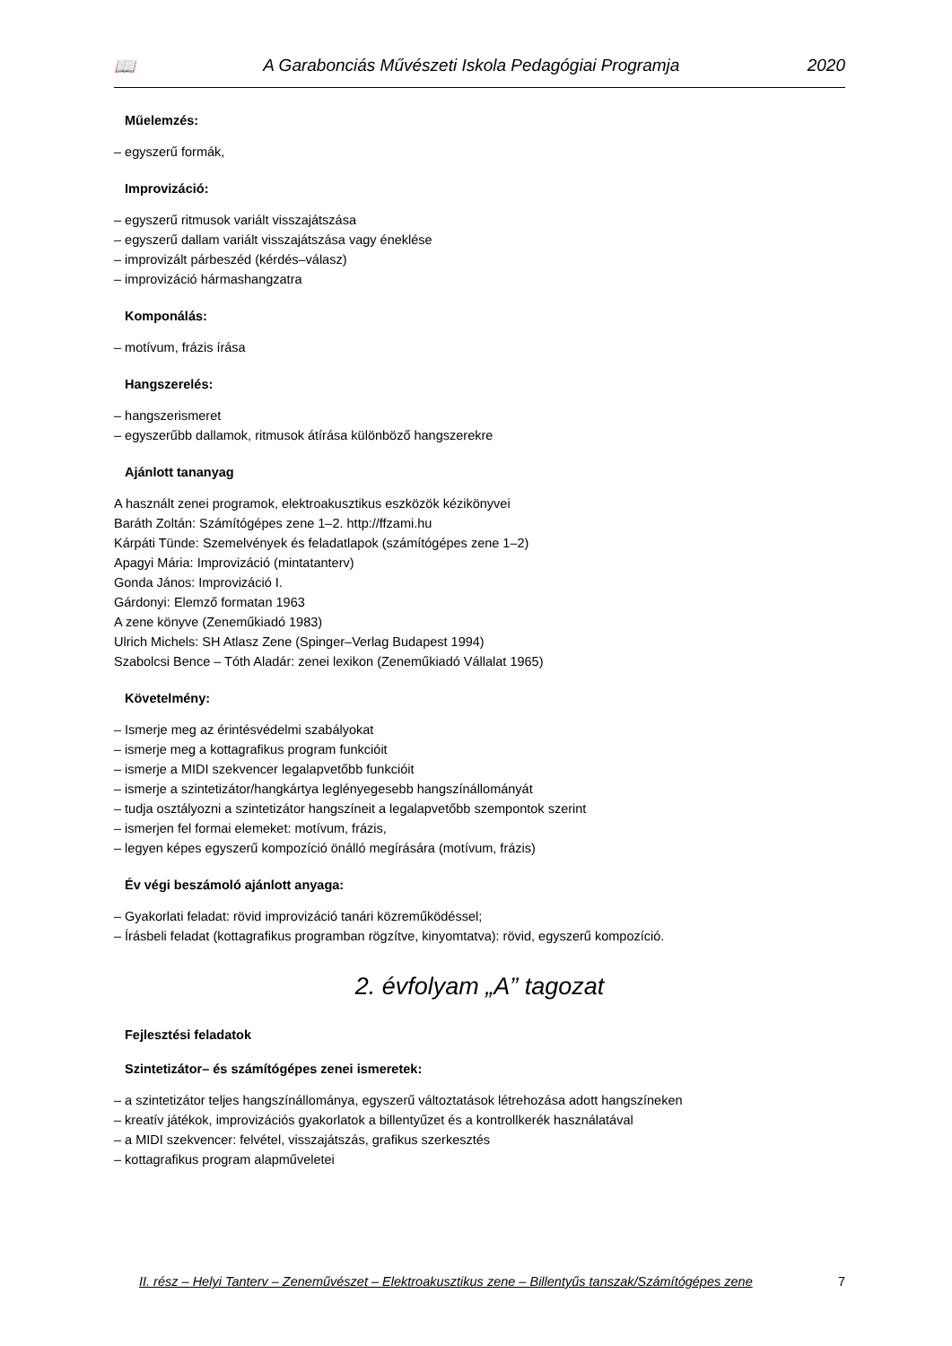📖 A Garabonciás Művészeti Iskola Pedagógiai Programja 2020
Műelemzés:
– egyszerű formák,
Improvizáció:
– egyszerű ritmusok variált visszajátszása
– egyszerű dallam variált visszajátszása vagy éneklése
– improvizált párbeszéd (kérdés–válasz)
– improvizáció hármashangzatra
Komponálás:
– motívum, frázis írása
Hangszerelés:
– hangszerismeret
– egyszerűbb dallamok, ritmusok átírása különböző hangszerekre
Ajánlott tananyag
A használt zenei programok, elektroakusztikus eszközök kézikönyvei
Baráth Zoltán: Számítógépes zene 1–2. http://ffzami.hu
Kárpáti Tünde: Szemelvények és feladatlapok (számítógépes zene 1–2)
Apagyi Mária: Improvizáció (mintatanterv)
Gonda János: Improvizáció I.
Gárdonyi: Elemző formatan 1963
A zene könyve (Zeneműkiadó 1983)
Ulrich Michels: SH Atlasz Zene (Spinger–Verlag Budapest 1994)
Szabolcsi Bence – Tóth Aladár: zenei lexikon (Zeneműkiadó Vállalat 1965)
Követelmény:
– Ismerje meg az érintésvédelmi szabályokat
– ismerje meg a kottagrafikus program funkcióit
– ismerje a MIDI szekvencer legalapvetőbb funkcióit
– ismerje a szintetizátor/hangkártya leglényegesebb hangszínállományát
– tudja osztályozni a szintetizátor hangszíneit a legalapvetőbb szempontok szerint
– ismerjen fel formai elemeket: motívum, frázis,
– legyen képes egyszerű kompozíció önálló megírására (motívum, frázis)
Év végi beszámoló ajánlott anyaga:
– Gyakorlati feladat: rövid improvizáció tanári közreműködéssel;
– Írásbeli feladat (kottagrafikus programban rögzítve, kinyomtatva): rövid, egyszerű kompozíció.
2. évfolyam „A” tagozat
Fejlesztési feladatok
Szintetizátor– és számítógépes zenei ismeretek:
– a szintetizátor teljes hangszínállománya, egyszerű változtatások létrehozása adott hangszíneken
– kreatív játékok, improvizációs gyakorlatok a billentyűzet és a kontrollkerék használatával
– a MIDI szekvencer: felvétel, visszajátszás, grafikus szerkesztés
– kottagrafikus program alapműveletei
II. rész – Helyi Tanterv – Zeneművészet – Elektroakusztikus zene – Billentyűs tanszak/Számítógépes zene 7